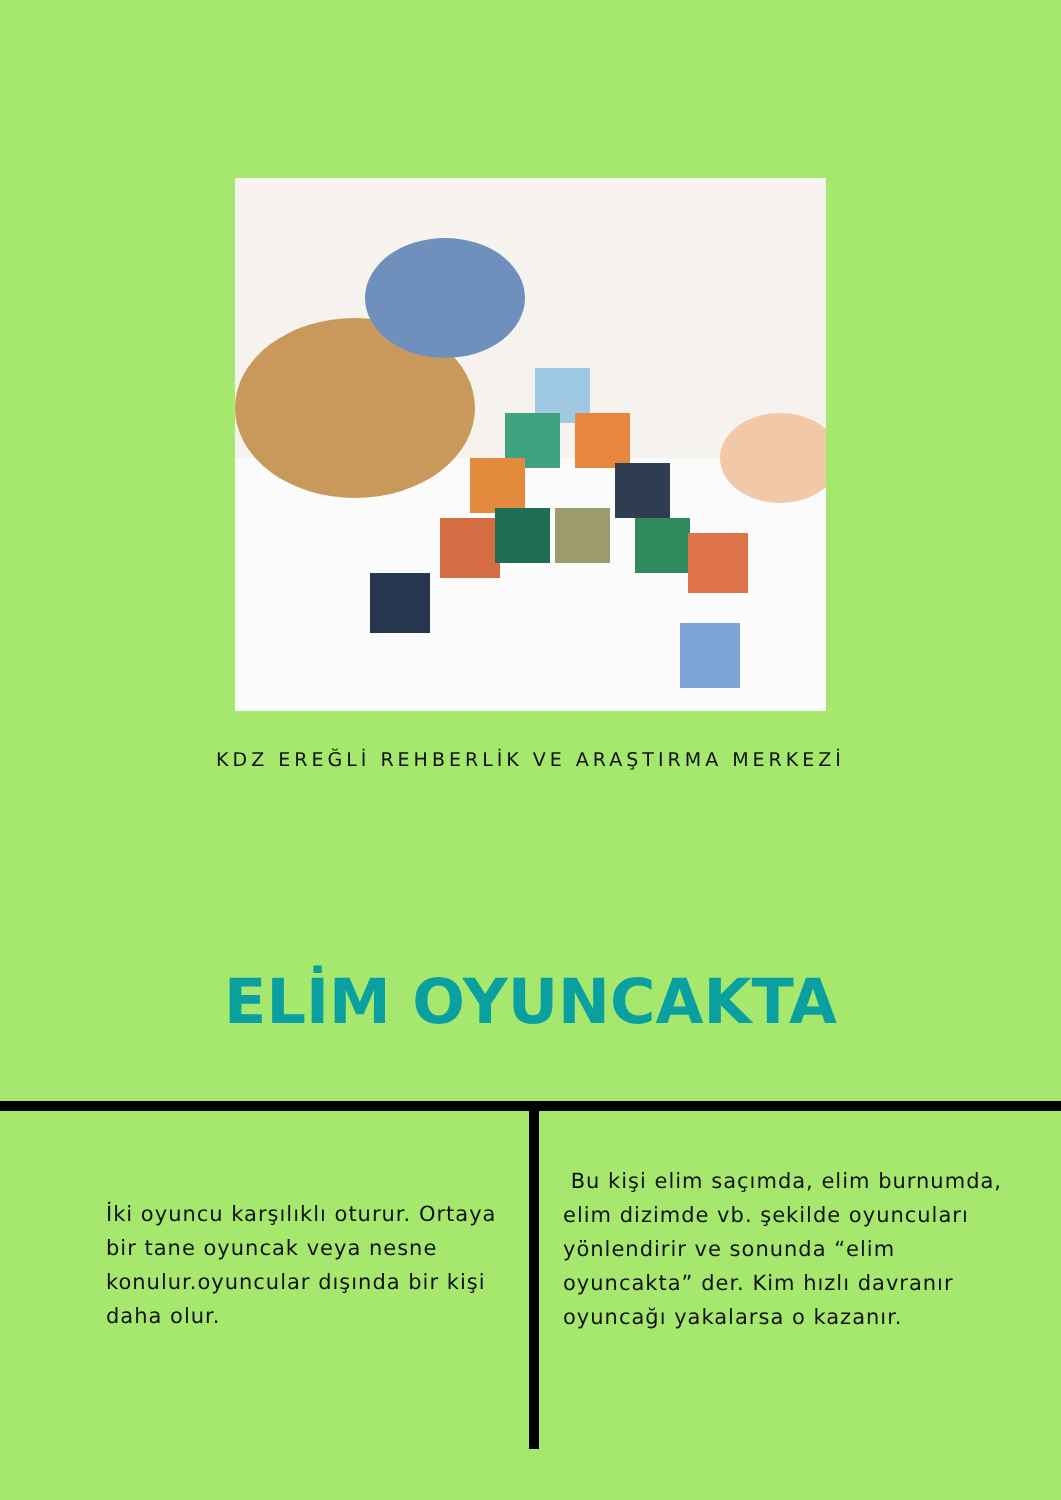KDZ EREĞLİ REHBERLİK VE ARAŞTIRMA MERKEZİ
ELİM OYUNCAKTA
İki oyuncu karşılıklı oturur. Ortaya bir tane oyuncak veya nesne konulur.oyuncular dışında bir kişi daha olur.
Bu kişi elim saçımda, elim burnumda, elim dizimde vb. şekilde oyuncuları yönlendirir ve sonunda “elim oyuncakta” der. Kim hızlı davranır oyuncağı yakalarsa o kazanır.